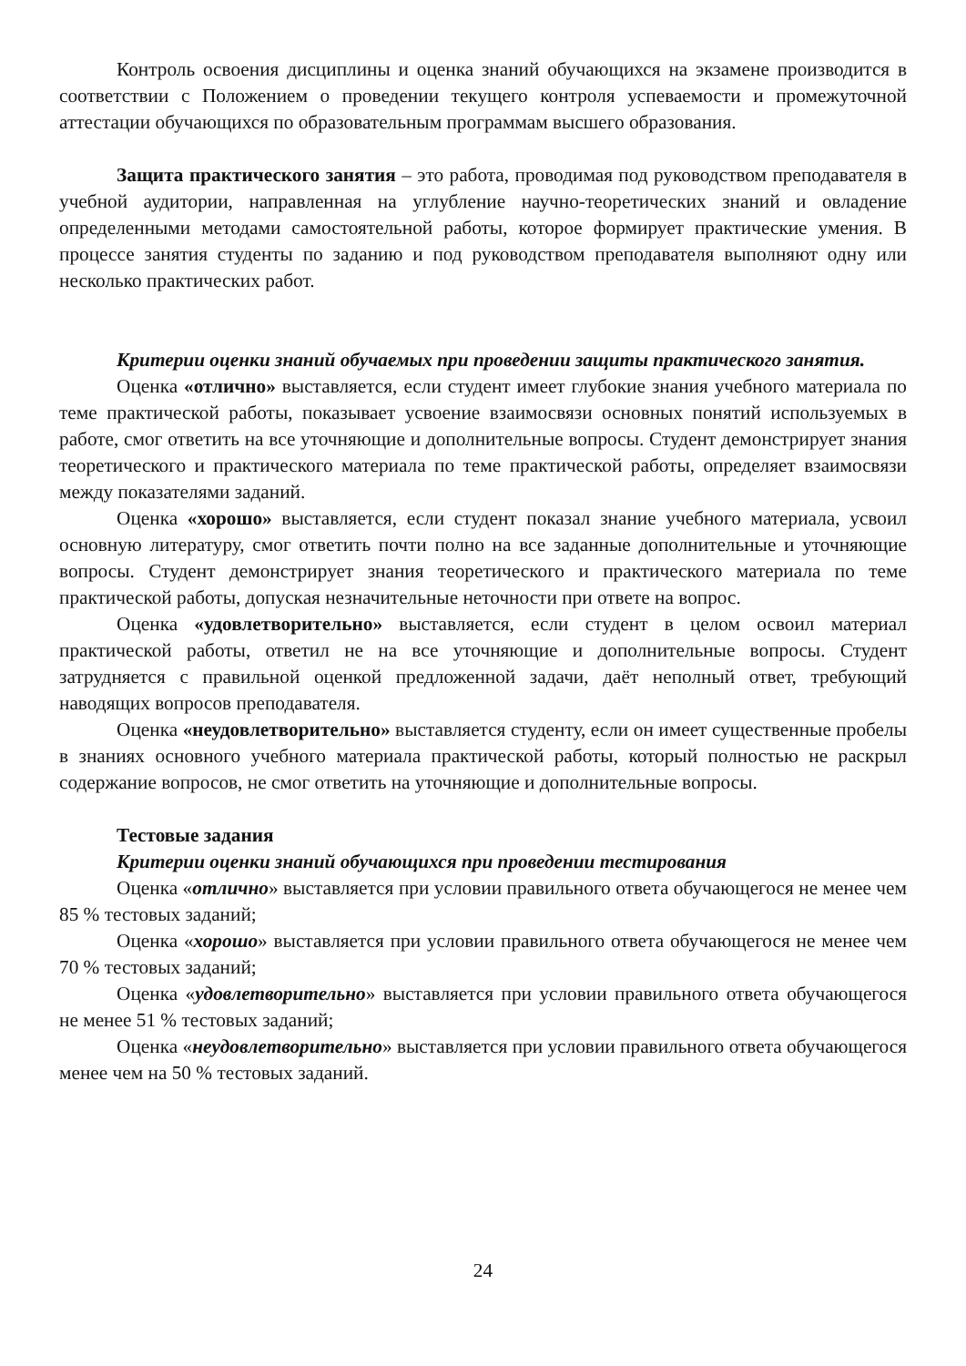Контроль освоения дисциплины и оценка знаний обучающихся на экзамене производится в соответствии с Положением о проведении текущего контроля успеваемости и промежуточной аттестации обучающихся по образовательным программам высшего образования.
Защита практического занятия – это работа, проводимая под руководством преподавателя в учебной аудитории, направленная на углубление научно-теоретических знаний и овладение определенными методами самостоятельной работы, которое формирует практические умения. В процессе занятия студенты по заданию и под руководством преподавателя выполняют одну или несколько практических работ.
Критерии оценки знаний обучаемых при проведении защиты практического занятия.
Оценка «отлично» выставляется, если студент имеет глубокие знания учебного материала по теме практической работы, показывает усвоение взаимосвязи основных понятий используемых в работе, смог ответить на все уточняющие и дополнительные вопросы. Студент демонстрирует знания теоретического и практического материала по теме практической работы, определяет взаимосвязи между показателями заданий.
Оценка «хорошо» выставляется, если студент показал знание учебного материала, усвоил основную литературу, смог ответить почти полно на все заданные дополнительные и уточняющие вопросы. Студент демонстрирует знания теоретического и практического материала по теме практической работы, допуская незначительные неточности при ответе на вопрос.
Оценка «удовлетворительно» выставляется, если студент в целом освоил материал практической работы, ответил не на все уточняющие и дополнительные вопросы. Студент затрудняется с правильной оценкой предложенной задачи, даёт неполный ответ, требующий наводящих вопросов преподавателя.
Оценка «неудовлетворительно» выставляется студенту, если он имеет существенные пробелы в знаниях основного учебного материала практической работы, который полностью не раскрыл содержание вопросов, не смог ответить на уточняющие и дополнительные вопросы.
Тестовые задания
Критерии оценки знаний обучающихся при проведении тестирования
Оценка «отлично» выставляется при условии правильного ответа обучающегося не менее чем 85 % тестовых заданий;
Оценка «хорошо» выставляется при условии правильного ответа обучающегося не менее чем 70 % тестовых заданий;
Оценка «удовлетворительно» выставляется при условии правильного ответа обучающегося не менее 51 % тестовых заданий;
Оценка «неудовлетворительно» выставляется при условии правильного ответа обучающегося менее чем на 50 % тестовых заданий.
24